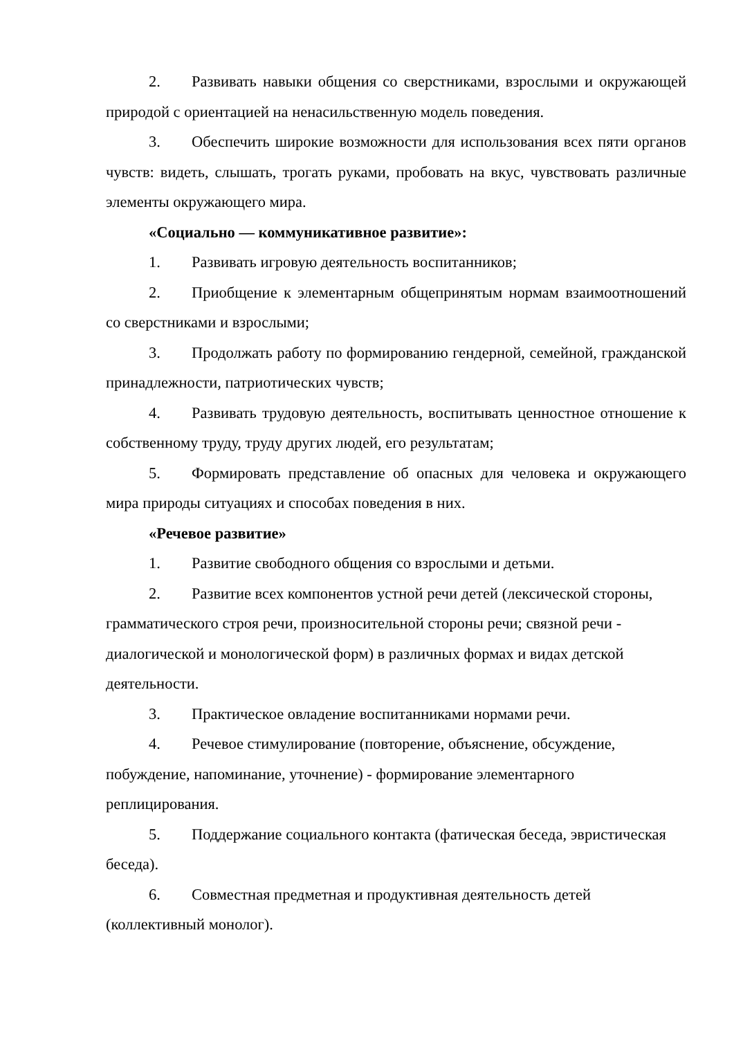2. Развивать навыки общения со сверстниками, взрослыми и окружающей природой с ориентацией на ненасильственную модель поведения.
3. Обеспечить широкие возможности для использования всех пяти органов чувств: видеть, слышать, трогать руками, пробовать на вкус, чувствовать различные элементы окружающего мира.
«Социально — коммуникативное развитие»:
1. Развивать игровую деятельность воспитанников;
2. Приобщение к элементарным общепринятым нормам взаимоотношений со сверстниками и взрослыми;
3. Продолжать работу по формированию гендерной, семейной, гражданской принадлежности, патриотических чувств;
4. Развивать трудовую деятельность, воспитывать ценностное отношение к собственному труду, труду других людей, его результатам;
5. Формировать представление об опасных для человека и окружающего мира природы ситуациях и способах поведения в них.
«Речевое развитие»
1. Развитие свободного общения со взрослыми и детьми.
2. Развитие всех компонентов устной речи детей (лексической стороны, грамматического строя речи, произносительной стороны речи; связной речи - диалогической и монологической форм) в различных формах и видах детской деятельности.
3. Практическое овладение воспитанниками нормами речи.
4. Речевое стимулирование (повторение, объяснение, обсуждение, побуждение, напоминание, уточнение) - формирование элементарного реплицирования.
5. Поддержание социального контакта (фатическая беседа, эвристическая беседа).
6. Совместная предметная и продуктивная деятельность детей (коллективный монолог).